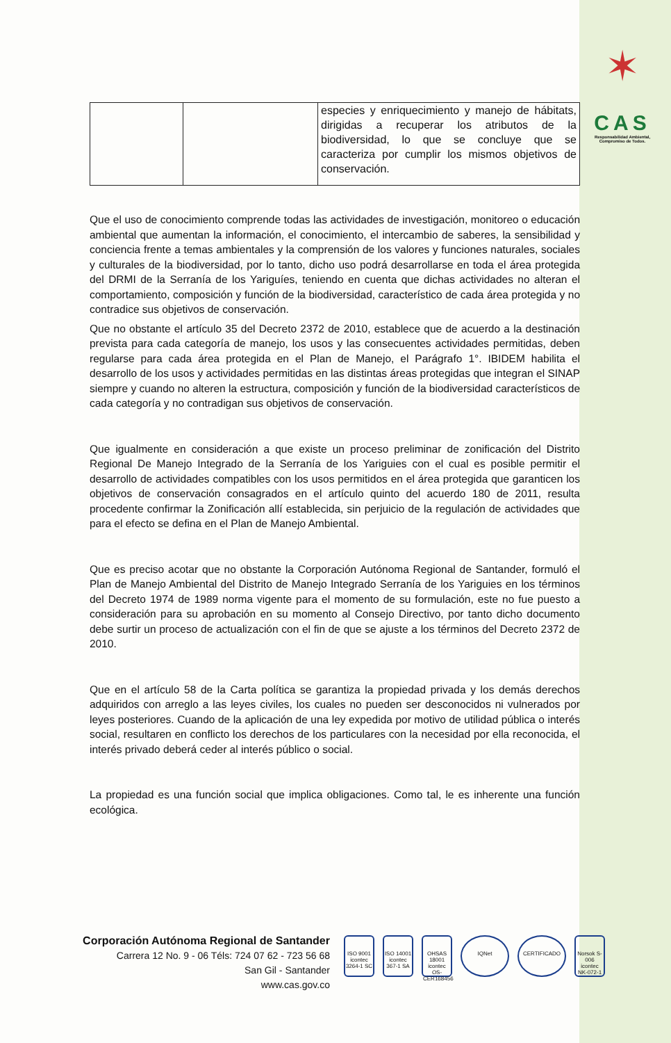✶
CAS
Responsabilidad Ambiental, Compromiso de Todos.
| | | especies y enriquecimiento y manejo de hábitats, dirigidas a recuperar los atributos de la biodiversidad, lo que se concluye que se caracteriza por cumplir los mismos objetivos de conservación. |
Que el uso de conocimiento comprende todas las actividades de investigación, monitoreo o educación ambiental que aumentan la información, el conocimiento, el intercambio de saberes, la sensibilidad y conciencia frente a temas ambientales y la comprensión de los valores y funciones naturales, sociales y culturales de la biodiversidad, por lo tanto, dicho uso podrá desarrollarse en toda el área protegida del DRMI de la Serranía de los Yariguíes, teniendo en cuenta que dichas actividades no alteran el comportamiento, composición y función de la biodiversidad, característico de cada área protegida y no contradice sus objetivos de conservación.
Que no obstante el artículo 35 del Decreto 2372 de 2010, establece que de acuerdo a la destinación prevista para cada categoría de manejo, los usos y las consecuentes actividades permitidas, deben regularse para cada área protegida en el Plan de Manejo, el Parágrafo 1°. IBIDEM habilita el desarrollo de los usos y actividades permitidas en las distintas áreas protegidas que integran el SINAP siempre y cuando no alteren la estructura, composición y función de la biodiversidad característicos de cada categoría y no contradigan sus objetivos de conservación.
Que igualmente en consideración a que existe un proceso preliminar de zonificación del Distrito Regional De Manejo Integrado de la Serranía de los Yariguies con el cual es posible permitir el desarrollo de actividades compatibles con los usos permitidos en el área protegida que garanticen los objetivos de conservación consagrados en el artículo quinto del acuerdo 180 de 2011, resulta procedente confirmar la Zonificación allí establecida, sin perjuicio de la regulación de actividades que para el efecto se defina en el Plan de Manejo Ambiental.
Que es preciso acotar que no obstante la Corporación Autónoma Regional de Santander, formuló el Plan de Manejo Ambiental del Distrito de Manejo Integrado Serranía de los Yariguies en los términos del Decreto 1974 de 1989 norma vigente para el momento de su formulación, este no fue puesto a consideración para su aprobación en su momento al Consejo Directivo, por tanto dicho documento debe surtir un proceso de actualización con el fin de que se ajuste a los términos del Decreto 2372 de 2010.
Que en el artículo 58 de la Carta política se garantiza la propiedad privada y los demás derechos adquiridos con arreglo a las leyes civiles, los cuales no pueden ser desconocidos ni vulnerados por leyes posteriores. Cuando de la aplicación de una ley expedida por motivo de utilidad pública o interés social, resultaren en conflicto los derechos de los particulares con la necesidad por ella reconocida, el interés privado deberá ceder al interés público o social.
La propiedad es una función social que implica obligaciones. Como tal, le es inherente una función ecológica.
Corporación Autónoma Regional de Santander
Carrera 12 No. 9 - 06 Téls: 724 07 62 - 723 56 68
San Gil - Santander
www.cas.gov.co
ISO 9001
icontec
3264-1 SC
ISO 14001
icontec
367-1 SA
OHSAS 18001
icontec
OS-CER168456
IQNet CERTIFICADO Norsok S-006
icontec
NK-072-1